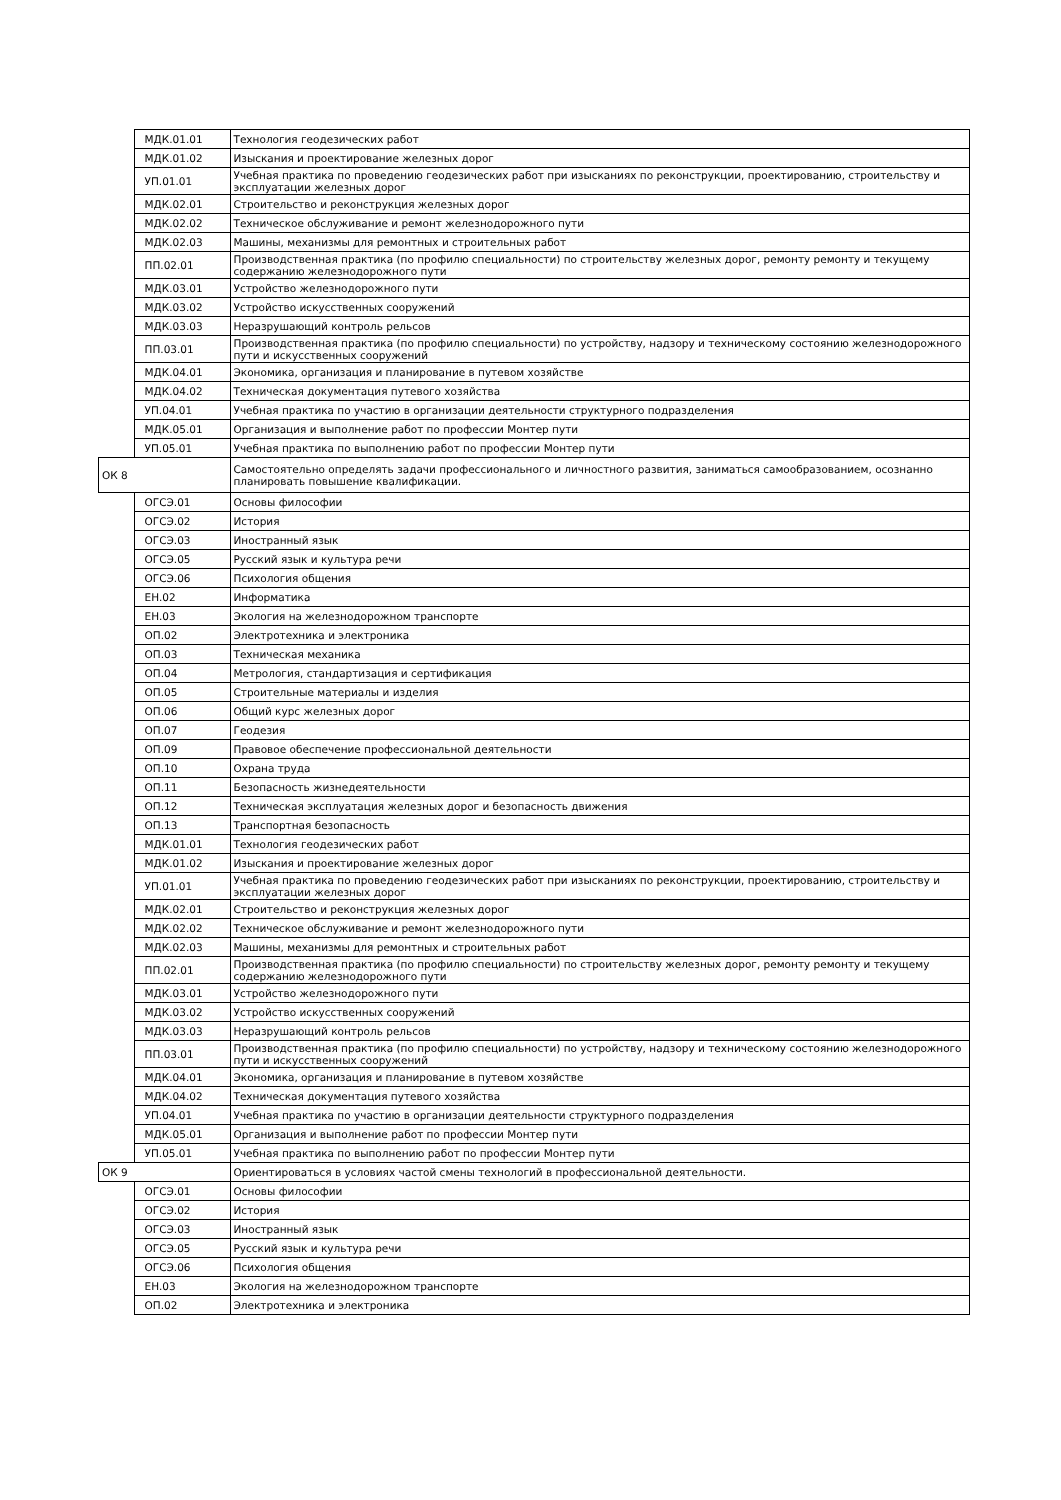| | МДК.01.01 | Технология геодезических работ |
| | МДК.01.02 | Изыскания и проектирование железных дорог |
| | УП.01.01 | Учебная практика по проведению геодезических работ при изысканиях по реконструкции, проектированию, строительству и эксплуатации железных дорог |
| | МДК.02.01 | Строительство и реконструкция железных дорог |
| | МДК.02.02 | Техническое обслуживание и ремонт железнодорожного пути |
| | МДК.02.03 | Машины, механизмы для ремонтных и строительных работ |
| | ПП.02.01 | Производственная практика (по профилю специальности) по строительству железных дорог, ремонту ремонту и текущему содержанию железнодорожного пути |
| | МДК.03.01 | Устройство железнодорожного пути |
| | МДК.03.02 | Устройство искусственных сооружений |
| | МДК.03.03 | Неразрушающий контроль рельсов |
| | ПП.03.01 | Производственная практика (по профилю специальности) по устройству, надзору и техническому состоянию железнодорожного пути и искусственных сооружений |
| | МДК.04.01 | Экономика, организация и планирование в путевом хозяйстве |
| | МДК.04.02 | Техническая документация путевого хозяйства |
| | УП.04.01 | Учебная практика по участию в организации деятельности структурного подразделения |
| | МДК.05.01 | Организация и выполнение работ по профессии Монтер пути |
| | УП.05.01 | Учебная практика по выполнению работ по профессии Монтер пути |
| ОК 8 | | Самостоятельно определять задачи профессионального и личностного развития, заниматься самообразованием, осознанно планировать повышение квалификации. |
| | ОГСЭ.01 | Основы философии |
| | ОГСЭ.02 | История |
| | ОГСЭ.03 | Иностранный язык |
| | ОГСЭ.05 | Русский язык и культура речи |
| | ОГСЭ.06 | Психология общения |
| | ЕН.02 | Информатика |
| | ЕН.03 | Экология на железнодорожном транспорте |
| | ОП.02 | Электротехника и электроника |
| | ОП.03 | Техническая механика |
| | ОП.04 | Метрология, стандартизация и сертификация |
| | ОП.05 | Строительные материалы и изделия |
| | ОП.06 | Общий курс железных дорог |
| | ОП.07 | Геодезия |
| | ОП.09 | Правовое обеспечение профессиональной деятельности |
| | ОП.10 | Охрана труда |
| | ОП.11 | Безопасность жизнедеятельности |
| | ОП.12 | Техническая эксплуатация железных дорог и безопасность движения |
| | ОП.13 | Транспортная безопасность |
| | МДК.01.01 | Технология геодезических работ |
| | МДК.01.02 | Изыскания и проектирование железных дорог |
| | УП.01.01 | Учебная практика по проведению геодезических работ при изысканиях по реконструкции, проектированию, строительству и эксплуатации железных дорог |
| | МДК.02.01 | Строительство и реконструкция железных дорог |
| | МДК.02.02 | Техническое обслуживание и ремонт железнодорожного пути |
| | МДК.02.03 | Машины, механизмы для ремонтных и строительных работ |
| | ПП.02.01 | Производственная практика (по профилю специальности) по строительству железных дорог, ремонту ремонту и текущему содержанию железнодорожного пути |
| | МДК.03.01 | Устройство железнодорожного пути |
| | МДК.03.02 | Устройство искусственных сооружений |
| | МДК.03.03 | Неразрушающий контроль рельсов |
| | ПП.03.01 | Производственная практика (по профилю специальности) по устройству, надзору и техническому состоянию железнодорожного пути и искусственных сооружений |
| | МДК.04.01 | Экономика, организация и планирование в путевом хозяйстве |
| | МДК.04.02 | Техническая документация путевого хозяйства |
| | УП.04.01 | Учебная практика по участию в организации деятельности структурного подразделения |
| | МДК.05.01 | Организация и выполнение работ по профессии Монтер пути |
| | УП.05.01 | Учебная практика по выполнению работ по профессии Монтер пути |
| ОК 9 | | Ориентироваться в условиях частой смены технологий в профессиональной деятельности. |
| | ОГСЭ.01 | Основы философии |
| | ОГСЭ.02 | История |
| | ОГСЭ.03 | Иностранный язык |
| | ОГСЭ.05 | Русский язык и культура речи |
| | ОГСЭ.06 | Психология общения |
| | ЕН.03 | Экология на железнодорожном транспорте |
| | ОП.02 | Электротехника и электроника |